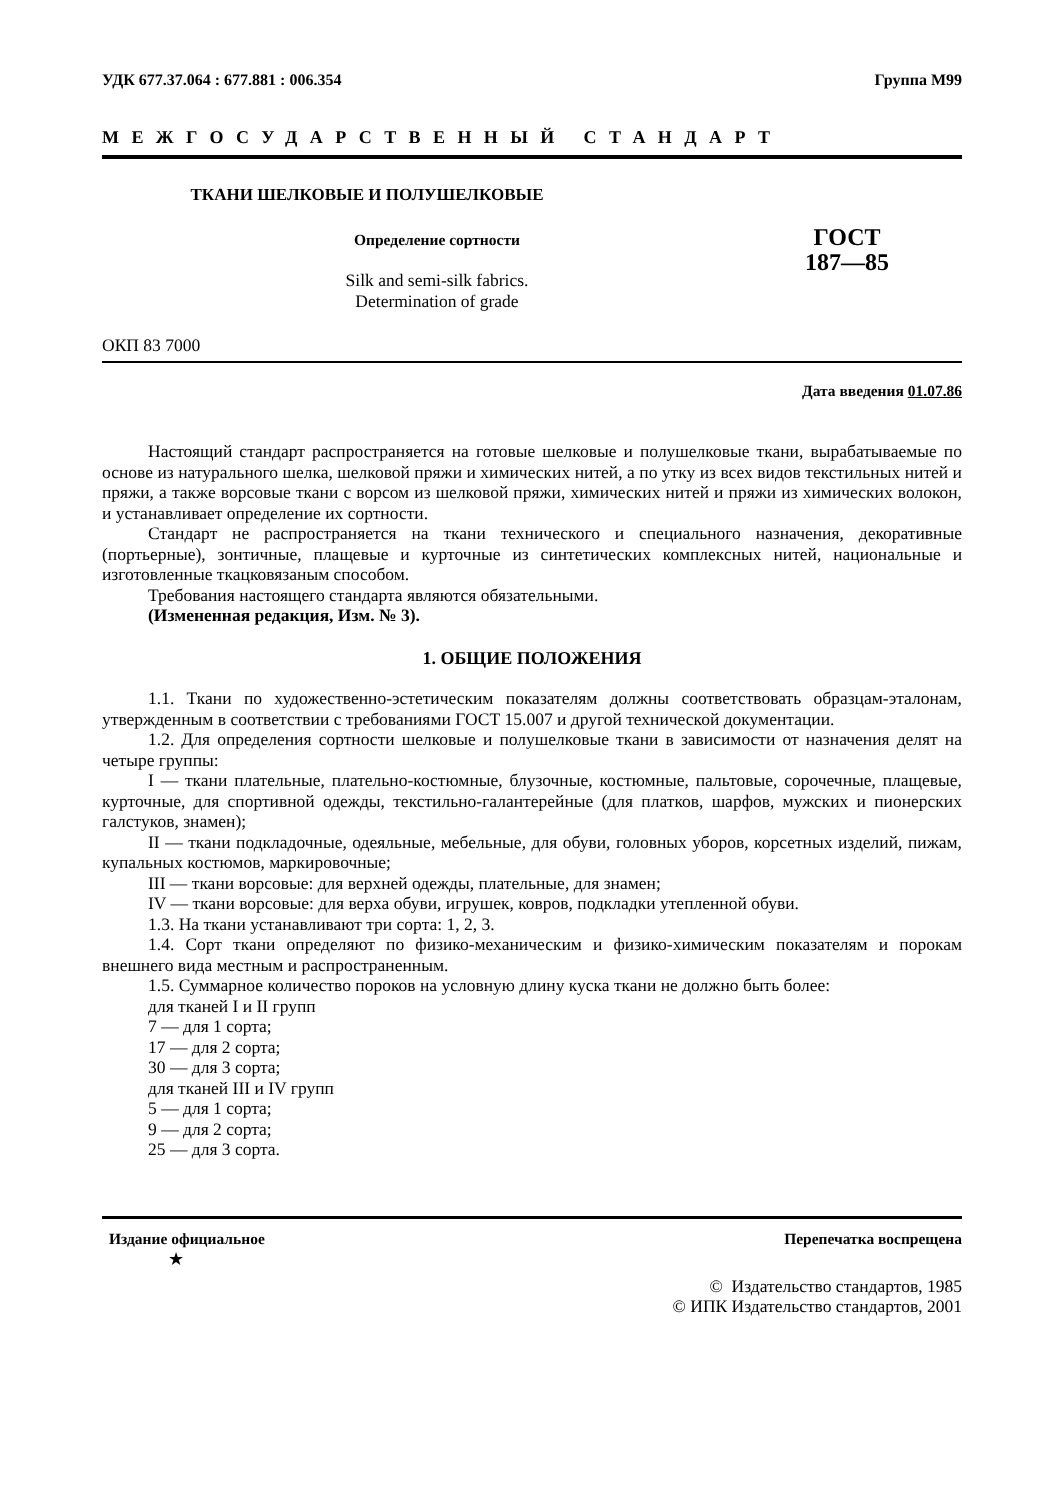УДК 677.37.064 : 677.881 : 006.354 Группа М99
МЕЖГОСУДАРСТВЕННЫЙ СТАНДАРТ
ТКАНИ ШЕЛКОВЫЕ И ПОЛУШЕЛКОВЫЕ
Определение сортности
Silk and semi-silk fabrics.
Determination of grade
ГОСТ
187—85
ОКП 83 7000
Дата введения 01.07.86
Настоящий стандарт распространяется на готовые шелковые и полушелковые ткани, вырабатываемые по основе из натурального шелка, шелковой пряжи и химических нитей, а по утку из всех видов текстильных нитей и пряжи, а также ворсовые ткани с ворсом из шелковой пряжи, химических нитей и пряжи из химических волокон, и устанавливает определение их сортности.
Стандарт не распространяется на ткани технического и специального назначения, декоративные (портьерные), зонтичные, плащевые и курточные из синтетических комплексных нитей, национальные и изготовленные ткацковязаным способом.
Требования настоящего стандарта являются обязательными.
(Измененная редакция, Изм. № 3).
1. ОБЩИЕ ПОЛОЖЕНИЯ
1.1. Ткани по художественно-эстетическим показателям должны соответствовать образцам-эталонам, утвержденным в соответствии с требованиями ГОСТ 15.007 и другой технической документации.
1.2. Для определения сортности шелковые и полушелковые ткани в зависимости от назначения делят на четыре группы:
I — ткани плательные, плательно-костюмные, блузочные, костюмные, пальтовые, сорочечные, плащевые, курточные, для спортивной одежды, текстильно-галантерейные (для платков, шарфов, мужских и пионерских галстуков, знамен);
II — ткани подкладочные, одеяльные, мебельные, для обуви, головных уборов, корсетных изделий, пижам, купальных костюмов, маркировочные;
III — ткани ворсовые: для верхней одежды, плательные, для знамен;
IV — ткани ворсовые: для верха обуви, игрушек, ковров, подкладки утепленной обуви.
1.3. На ткани устанавливают три сорта: 1, 2, 3.
1.4. Сорт ткани определяют по физико-механическим и физико-химическим показателям и порокам внешнего вида местным и распространенным.
1.5. Суммарное количество пороков на условную длину куска ткани не должно быть более:
для тканей I и II групп
7 — для 1 сорта;
17 — для 2 сорта;
30 — для 3 сорта;
для тканей III и IV групп
5 — для 1 сорта;
9 — для 2 сорта;
25 — для 3 сорта.
Издание официальное Перепечатка воспрещена
★
© Издательство стандартов, 1985
© ИПК Издательство стандартов, 2001